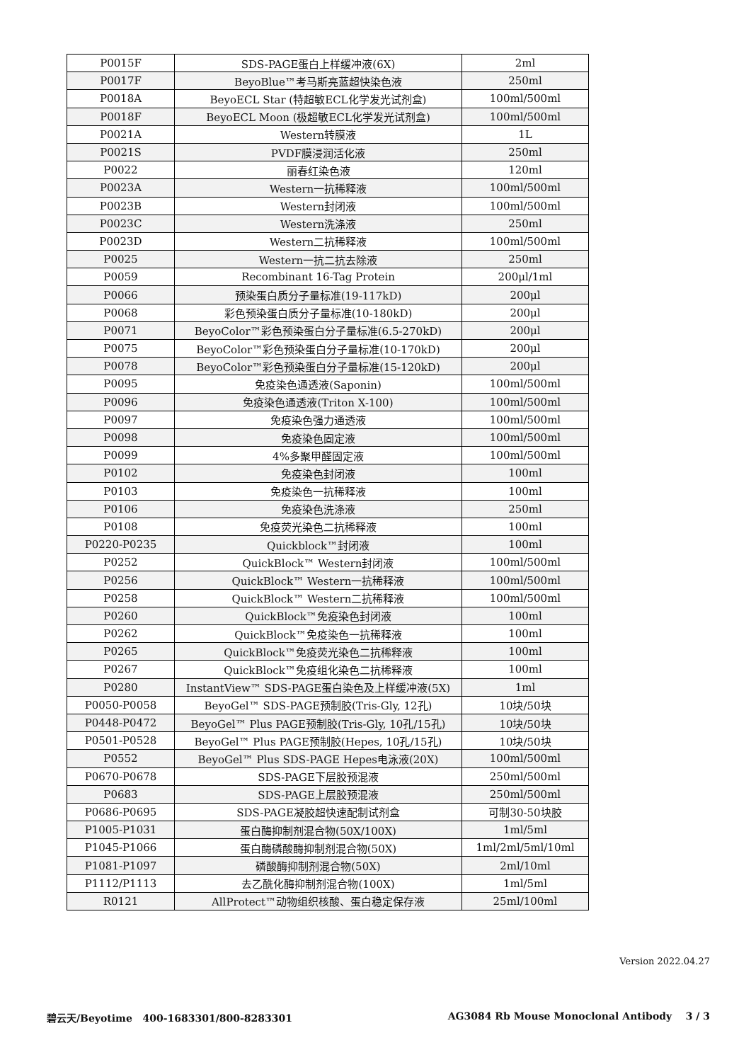| P0015F | SDS-PAGE蛋白上样缓冲液(6X) | 2ml |
| P0017F | BeyoBlue™考马斯亮蓝超快染色液 | 250ml |
| P0018A | BeyoECL Star (特超敏ECL化学发光试剂盒) | 100ml/500ml |
| P0018F | BeyoECL Moon (极超敏ECL化学发光试剂盒) | 100ml/500ml |
| P0021A | Western转膜液 | 1L |
| P0021S | PVDF膜浸润活化液 | 250ml |
| P0022 | 丽春红染色液 | 120ml |
| P0023A | Western一抗稀释液 | 100ml/500ml |
| P0023B | Western封闭液 | 100ml/500ml |
| P0023C | Western洗涤液 | 250ml |
| P0023D | Western二抗稀释液 | 100ml/500ml |
| P0025 | Western一抗二抗去除液 | 250ml |
| P0059 | Recombinant 16-Tag Protein | 200μl/1ml |
| P0066 | 预染蛋白质分子量标准(19-117kD) | 200μl |
| P0068 | 彩色预染蛋白质分子量标准(10-180kD) | 200μl |
| P0071 | BeyoColor™彩色预染蛋白分子量标准(6.5-270kD) | 200μl |
| P0075 | BeyoColor™彩色预染蛋白分子量标准(10-170kD) | 200μl |
| P0078 | BeyoColor™彩色预染蛋白分子量标准(15-120kD) | 200μl |
| P0095 | 免疫染色通透液(Saponin) | 100ml/500ml |
| P0096 | 免疫染色通透液(Triton X-100) | 100ml/500ml |
| P0097 | 免疫染色强力通透液 | 100ml/500ml |
| P0098 | 免疫染色固定液 | 100ml/500ml |
| P0099 | 4%多聚甲醛固定液 | 100ml/500ml |
| P0102 | 免疫染色封闭液 | 100ml |
| P0103 | 免疫染色一抗稀释液 | 100ml |
| P0106 | 免疫染色洗涤液 | 250ml |
| P0108 | 免疫荧光染色二抗稀释液 | 100ml |
| P0220-P0235 | Quickblock™封闭液 | 100ml |
| P0252 | QuickBlock™ Western封闭液 | 100ml/500ml |
| P0256 | QuickBlock™ Western一抗稀释液 | 100ml/500ml |
| P0258 | QuickBlock™ Western二抗稀释液 | 100ml/500ml |
| P0260 | QuickBlock™免疫染色封闭液 | 100ml |
| P0262 | QuickBlock™免疫染色一抗稀释液 | 100ml |
| P0265 | QuickBlock™免疫荧光染色二抗稀释液 | 100ml |
| P0267 | QuickBlock™免疫组化染色二抗稀释液 | 100ml |
| P0280 | InstantView™ SDS-PAGE蛋白染色及上样缓冲液(5X) | 1ml |
| P0050-P0058 | BeyoGel™ SDS-PAGE预制胶(Tris-Gly, 12孔) | 10块/50块 |
| P0448-P0472 | BeyoGel™ Plus PAGE预制胶(Tris-Gly, 10孔/15孔) | 10块/50块 |
| P0501-P0528 | BeyoGel™ Plus PAGE预制胶(Hepes, 10孔/15孔) | 10块/50块 |
| P0552 | BeyoGel™ Plus SDS-PAGE Hepes电泳液(20X) | 100ml/500ml |
| P0670-P0678 | SDS-PAGE下层胶预混液 | 250ml/500ml |
| P0683 | SDS-PAGE上层胶预混液 | 250ml/500ml |
| P0686-P0695 | SDS-PAGE凝胶超快速配制试剂盒 | 可制30-50块胶 |
| P1005-P1031 | 蛋白酶抑制剂混合物(50X/100X) | 1ml/5ml |
| P1045-P1066 | 蛋白酶磷酸酶抑制剂混合物(50X) | 1ml/2ml/5ml/10ml |
| P1081-P1097 | 磷酸酶抑制剂混合物(50X) | 2ml/10ml |
| P1112/P1113 | 去乙酰化酶抑制剂混合物(100X) | 1ml/5ml |
| R0121 | AllProtect™动物组织核酸、蛋白稳定保存液 | 25ml/100ml |
Version 2022.04.27
碧云天/Beyotime 400-1683301/800-8283301 AG3084 Rb Mouse Monoclonal Antibody 3 / 3